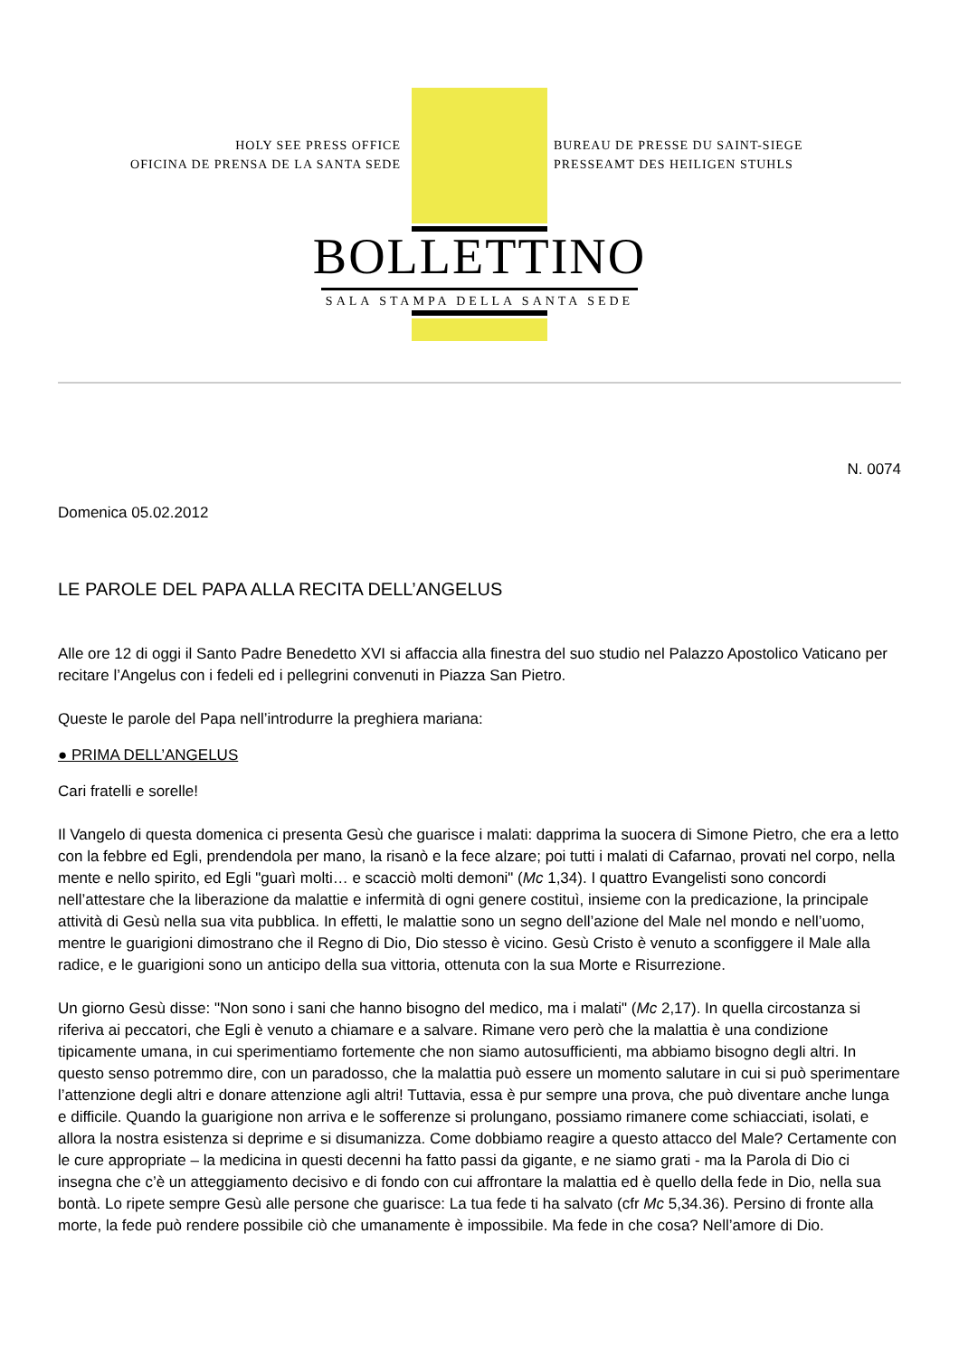HOLY SEE PRESS OFFICE
OFICINA DE PRENSA DE LA SANTA SEDE
BUREAU DE PRESSE DU SAINT-SIEGE
PRESSEAMT DES HEILIGEN STUHLS
BOLLETTINO
SALA STAMPA DELLA SANTA SEDE
N. 0074
Domenica 05.02.2012
LE PAROLE DEL PAPA ALLA RECITA DELL’ANGELUS
Alle ore 12 di oggi il Santo Padre Benedetto XVI si affaccia alla finestra del suo studio nel Palazzo Apostolico Vaticano per recitare l’Angelus con i fedeli ed i pellegrini convenuti in Piazza San Pietro.
Queste le parole del Papa nell’introdurre la preghiera mariana:
● PRIMA DELL’ANGELUS
Cari fratelli e sorelle!
Il Vangelo di questa domenica ci presenta Gesù che guarisce i malati: dapprima la suocera di Simone Pietro, che era a letto con la febbre ed Egli, prendendola per mano, la risanò e la fece alzare; poi tutti i malati di Cafarnao, provati nel corpo, nella mente e nello spirito, ed Egli "guarì molti… e scacciò molti demoni" (Mc 1,34). I quattro Evangelisti sono concordi nell’attestare che la liberazione da malattie e infermità di ogni genere costituì, insieme con la predicazione, la principale attività di Gesù nella sua vita pubblica. In effetti, le malattie sono un segno dell’azione del Male nel mondo e nell’uomo, mentre le guarigioni dimostrano che il Regno di Dio, Dio stesso è vicino. Gesù Cristo è venuto a sconfiggere il Male alla radice, e le guarigioni sono un anticipo della sua vittoria, ottenuta con la sua Morte e Risurrezione.
Un giorno Gesù disse: "Non sono i sani che hanno bisogno del medico, ma i malati" (Mc 2,17). In quella circostanza si riferiva ai peccatori, che Egli è venuto a chiamare e a salvare. Rimane vero però che la malattia è una condizione tipicamente umana, in cui sperimentiamo fortemente che non siamo autosufficienti, ma abbiamo bisogno degli altri. In questo senso potremmo dire, con un paradosso, che la malattia può essere un momento salutare in cui si può sperimentare l’attenzione degli altri e donare attenzione agli altri! Tuttavia, essa è pur sempre una prova, che può diventare anche lunga e difficile. Quando la guarigione non arriva e le sofferenze si prolungano, possiamo rimanere come schiacciati, isolati, e allora la nostra esistenza si deprime e si disumanizza. Come dobbiamo reagire a questo attacco del Male? Certamente con le cure appropriate – la medicina in questi decenni ha fatto passi da gigante, e ne siamo grati - ma la Parola di Dio ci insegna che c’è un atteggiamento decisivo e di fondo con cui affrontare la malattia ed è quello della fede in Dio, nella sua bontà. Lo ripete sempre Gesù alle persone che guarisce: La tua fede ti ha salvato (cfr Mc 5,34.36). Persino di fronte alla morte, la fede può rendere possibile ciò che umanamente è impossibile. Ma fede in che cosa? Nell’amore di Dio.